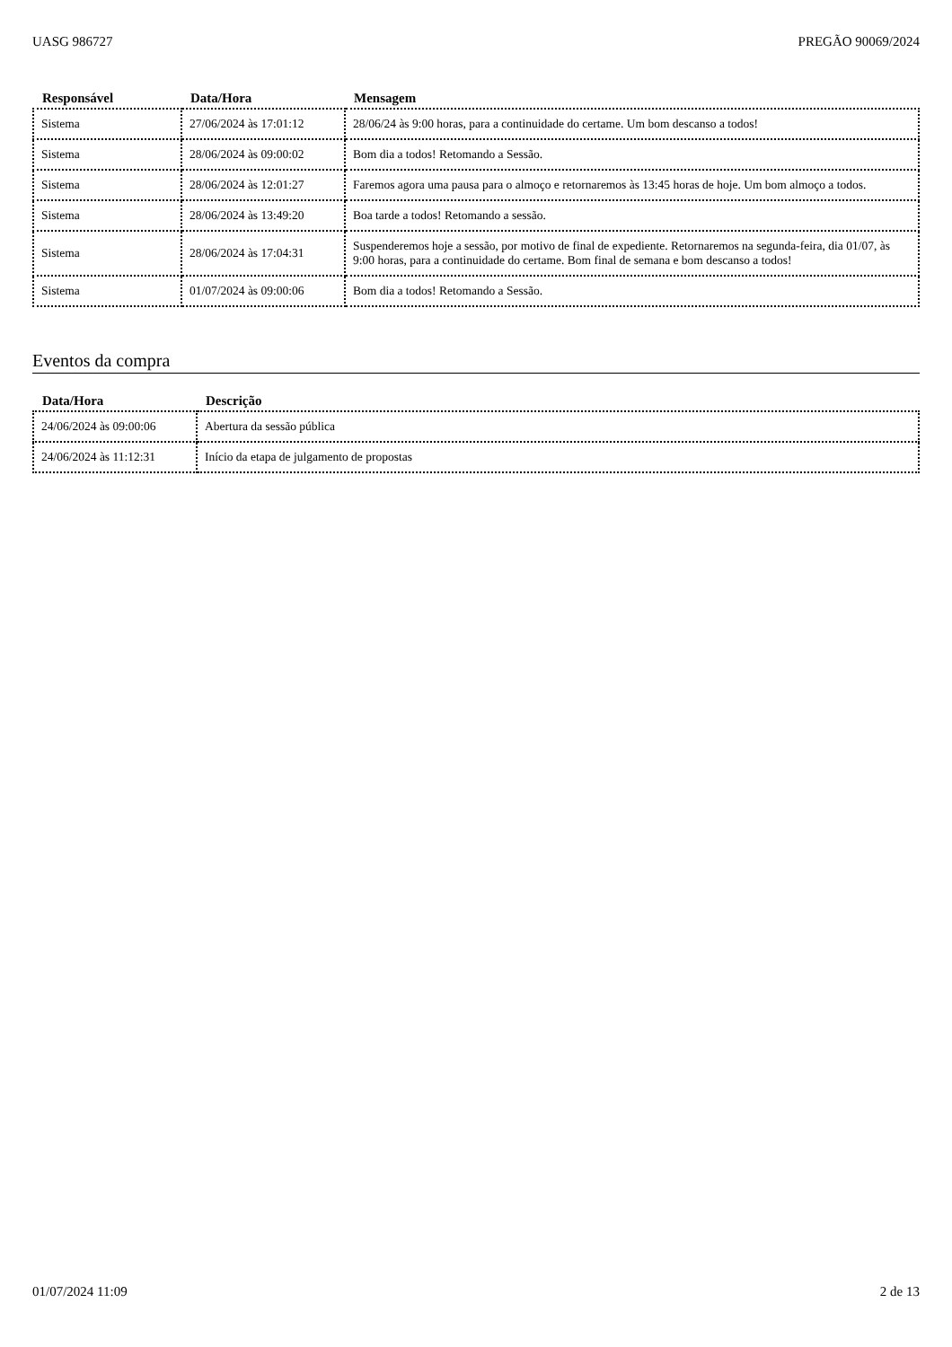UASG 986727 PREGÃO 90069/2024
| Responsável | Data/Hora | Mensagem |
| --- | --- | --- |
| Sistema | 27/06/2024 às 17:01:12 | 28/06/24 às 9:00 horas, para a continuidade do certame. Um bom descanso a todos! |
| Sistema | 28/06/2024 às 09:00:02 | Bom dia a todos! Retomando a Sessão. |
| Sistema | 28/06/2024 às 12:01:27 | Faremos agora uma pausa para o almoço e retornaremos às 13:45 horas de hoje. Um bom almoço a todos. |
| Sistema | 28/06/2024 às 13:49:20 | Boa tarde a todos! Retomando a sessão. |
| Sistema | 28/06/2024 às 17:04:31 | Suspenderemos hoje a sessão, por motivo de final de expediente. Retornaremos na segunda-feira, dia 01/07, às 9:00 horas, para a continuidade do certame. Bom final de semana e bom descanso a todos! |
| Sistema | 01/07/2024 às 09:00:06 | Bom dia a todos! Retomando a Sessão. |
Eventos da compra
| Data/Hora | Descrição |
| --- | --- |
| 24/06/2024 às 09:00:06 | Abertura da sessão pública |
| 24/06/2024 às 11:12:31 | Início da etapa de julgamento de propostas |
01/07/2024 11:09 2 de 13